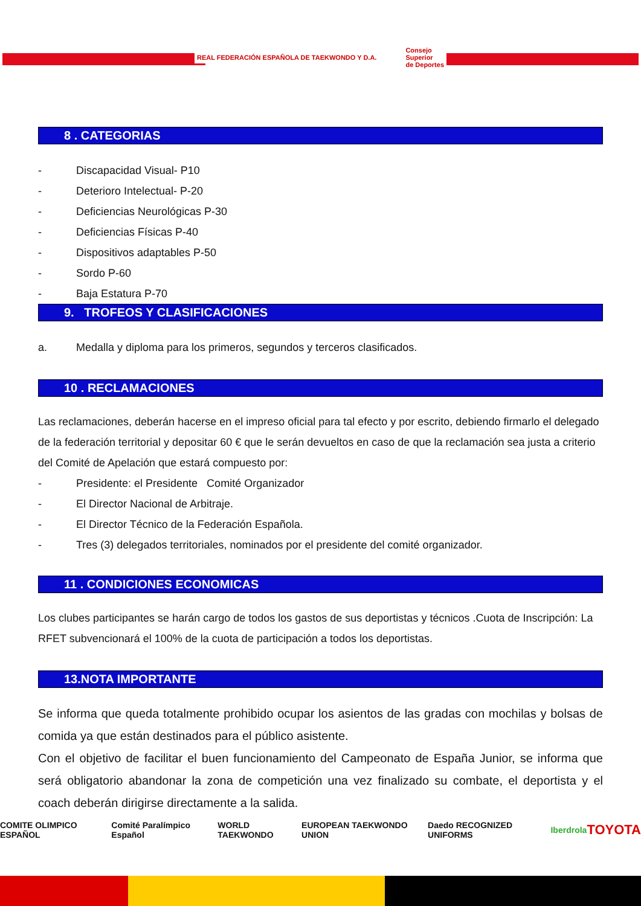REAL FEDERACIÓN ESPAÑOLA DE TAEKWONDO Y D.A.
Consejo
Superior
de Deportes
8 . CATEGORIAS
- Discapacidad Visual- P10
- Deterioro Intelectual- P-20
- Deficiencias Neurológicas P-30
- Deficiencias Físicas P-40
- Dispositivos adaptables P-50
- Sordo P-60
- Baja Estatura P-70
9. TROFEOS Y CLASIFICACIONES
a. Medalla y diploma para los primeros, segundos y terceros clasificados.
10 . RECLAMACIONES
Las reclamaciones, deberán hacerse en el impreso oficial para tal efecto y por escrito, debiendo firmarlo el delegado de la federación territorial y depositar 60 € que le serán devueltos en caso de que la reclamación sea justa a criterio del Comité de Apelación que estará compuesto por:
- Presidente: el Presidente Comité Organizador
- El Director Nacional de Arbitraje.
- El Director Técnico de la Federación Española.
- Tres (3) delegados territoriales, nominados por el presidente del comité organizador.
11 . CONDICIONES ECONOMICAS
Los clubes participantes se harán cargo de todos los gastos de sus deportistas y técnicos .Cuota de Inscripción: La RFET subvencionará el 100% de la cuota de participación a todos los deportistas.
13.NOTA IMPORTANTE
Se informa que queda totalmente prohibido ocupar los asientos de las gradas con mochilas y bolsas de comida ya que están destinados para el público asistente.
Con el objetivo de facilitar el buen funcionamiento del Campeonato de España Junior, se informa que será obligatorio abandonar la zona de competición una vez finalizado su combate, el deportista y el coach deberán dirigirse directamente a la salida.
COMITE OLIMPICO ESPAÑOL Comité Paralímpico Español WORLD TAEKWONDO EUROPEAN TAEKWONDO UNION Daedo RECOGNIZED UNIFORMS Iberdrola TOYOTA